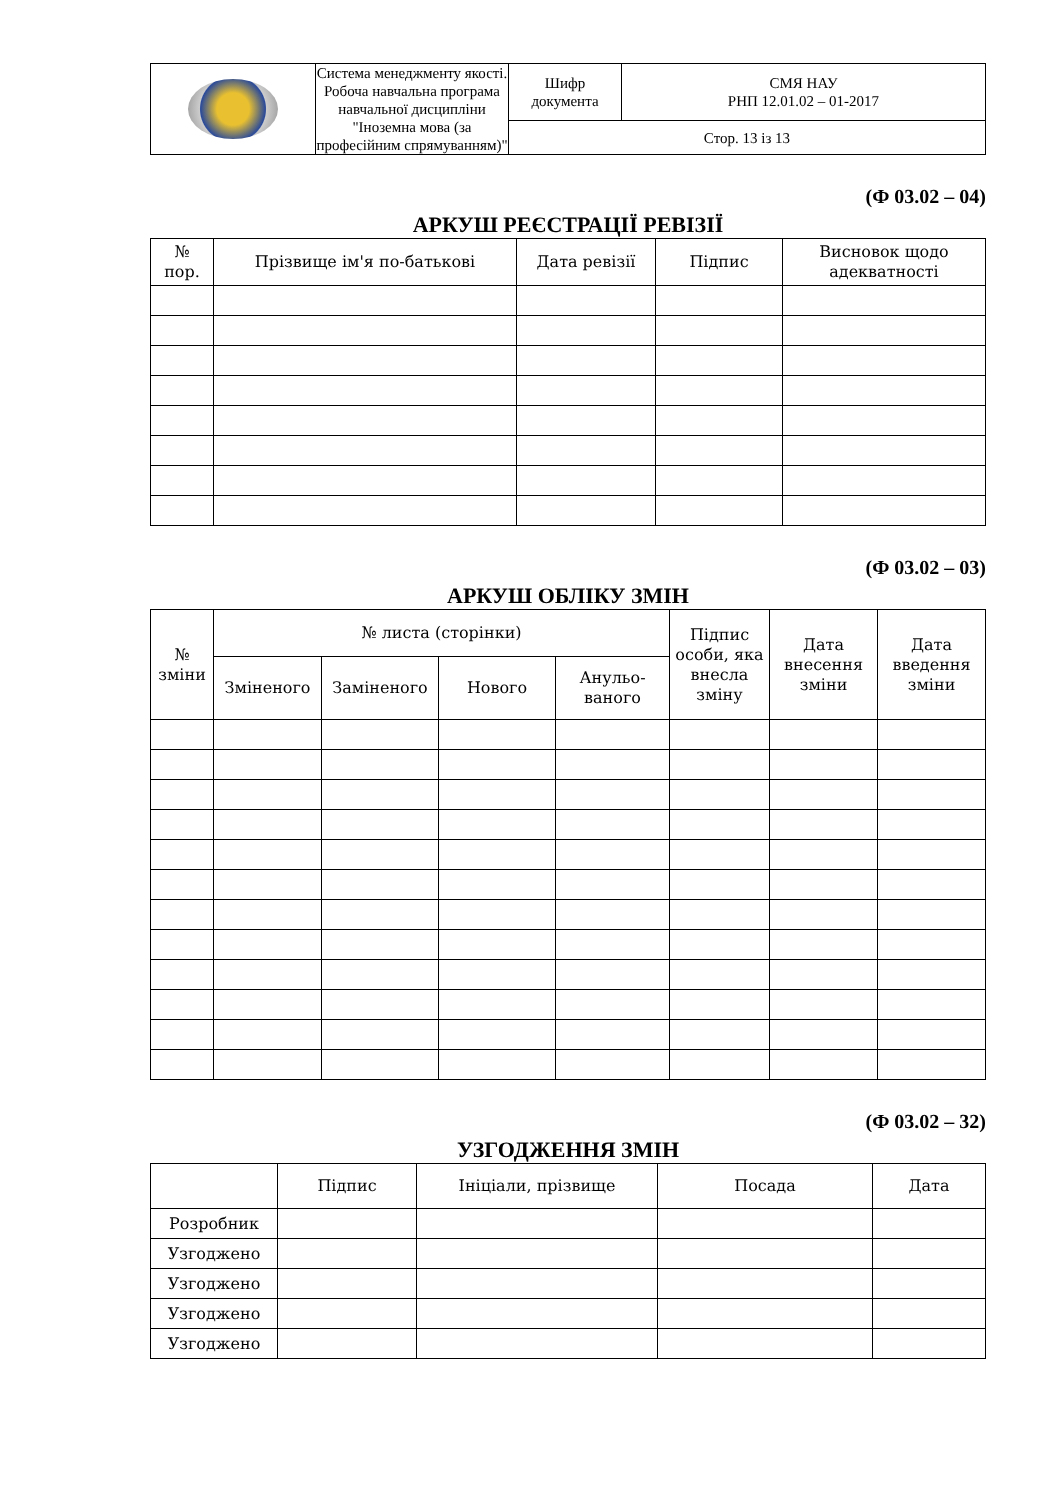| | Система менеджменту якості. Робоча навчальна програма навчальної дисципліни "Іноземна мова (за професійним спрямуванням)" | Шифр документа | СМЯ НАУ РНП 12.01.02 – 01-2017 |
| | | Стор. 13 із 13 | |
(Ф 03.02 – 04)
АРКУШ РЕЄСТРАЦІЇ РЕВІЗІЇ
| № пор. | Прізвище ім'я по-батькові | Дата ревізії | Підпис | Висновок щодо адекватності |
| --- | --- | --- | --- | --- |
(Ф 03.02 – 03)
АРКУШ ОБЛІКУ ЗМІН
| № зміни | № листа (сторінки) | | | | Підпис особи, яка внесла зміну | Дата внесення зміни | Дата введення зміни |
| --- | --- | --- | --- | --- | --- | --- | --- |
| | Зміненого | Заміненого | Нового | Анульо- ваного | | | |
(Ф 03.02 – 32)
УЗГОДЖЕННЯ ЗМІН
| | Підпис | Ініціали, прізвище | Посада | Дата |
| --- | --- | --- | --- | --- |
| Розробник | | | | |
| Узгоджено | | | | |
| Узгоджено | | | | |
| Узгоджено | | | | |
| Узгоджено | | | | |